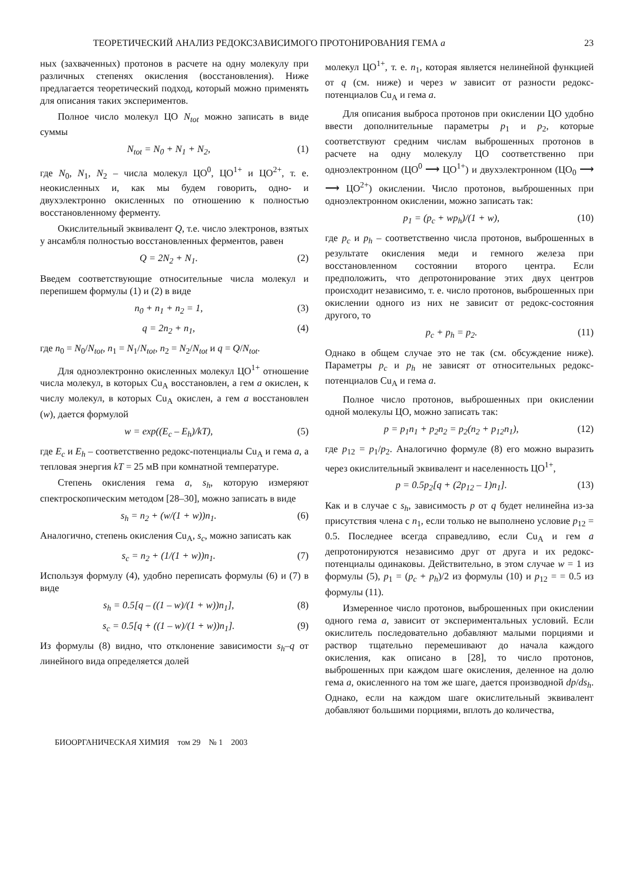ТЕОРЕТИЧЕСКИЙ АНАЛИЗ РЕДОКСЗАВИСИМОГО ПРОТОНИРОВАНИЯ ГЕМА a 23
ных (захваченных) протонов в расчете на одну молекулу при различных степенях окисления (восстановления). Ниже предлагается теоретический подход, который можно применять для описания таких экспериментов.
Полное число молекул ЦО N<sub>tot</sub> можно записать в виде суммы
N<sub>tot</sub> = N<sub>0</sub> + N<sub>1</sub> + N<sub>2</sub>, (1)
где N<sub>0</sub>, N<sub>1</sub>, N<sub>2</sub> – числа молекул ЦО<sup>0</sup>, ЦО<sup>1+</sup> и ЦО<sup>2+</sup>, т. е. неокисленных и, как мы будем говорить, одно- и двухэлектронно окисленных по отношению к полностью восстановленному ферменту.
Окислительный эквивалент Q, т.е. число электронов, взятых у ансамбля полностью восстановленных ферментов, равен
Q = 2N<sub>2</sub> + N<sub>1</sub>. (2)
Введем соответствующие относительные числа молекул и перепишем формулы (1) и (2) в виде
n<sub>0</sub> + n<sub>1</sub> + n<sub>2</sub> = 1, (3)
q = 2n<sub>2</sub> + n<sub>1</sub>, (4)
где n<sub>0</sub> = N<sub>0</sub>/N<sub>tot</sub>, n<sub>1</sub> = N<sub>1</sub>/N<sub>tot</sub>, n<sub>2</sub> = N<sub>2</sub>/N<sub>tot</sub> и q = Q/N<sub>tot</sub>.
Для одноэлектронно окисленных молекул ЦО<sup>1+</sup> отношение числа молекул, в которых Cu<sub>A</sub> восстановлен, а гем a окислен, к числу молекул, в которых Cu<sub>A</sub> окислен, а гем a восстановлен (w), дается формулой
w = exp((E<sub>c</sub> – E<sub>h</sub>)/kT), (5)
где E<sub>c</sub> и E<sub>h</sub> – соответственно редокс-потенциалы Cu<sub>A</sub> и гема a, а тепловая энергия kT = 25 мВ при комнатной температуре.
Степень окисления гема a, s<sub>h</sub>, которую измеряют спектроскопическим методом [28–30], можно записать в виде
s<sub>h</sub> = n<sub>2</sub> + (w/(1 + w))n<sub>1</sub>. (6)
Аналогично, степень окисления Cu<sub>A</sub>, s<sub>c</sub>, можно записать как
s<sub>c</sub> = n<sub>2</sub> + (1/(1 + w))n<sub>1</sub>. (7)
Используя формулу (4), удобно переписать формулы (6) и (7) в виде
s<sub>h</sub> = 0.5[q – ((1 – w)/(1 + w))n<sub>1</sub>], (8)
s<sub>c</sub> = 0.5[q + ((1 – w)/(1 + w))n<sub>1</sub>]. (9)
Из формулы (8) видно, что отклонение зависимости s<sub>h</sub>–q от линейного вида определяется долей
молекул ЦО<sup>1+</sup>, т. е. n<sub>1</sub>, которая является нелинейной функцией от q (см. ниже) и через w зависит от разности редокс-потенциалов Cu<sub>A</sub> и гема a.
Для описания выброса протонов при окислении ЦО удобно ввести дополнительные параметры p<sub>1</sub> и p<sub>2</sub>, которые соответствуют средним числам выброшенных протонов в расчете на одну молекулу ЦО соответственно при одноэлектронном (ЦО<sup>0</sup> ⟶ ЦО<sup>1+</sup>) и двухэлектронном (ЦО<sub>0</sub> ⟶ ⟶ ЦО<sup>2+</sup>) окислении. Число протонов, выброшенных при одноэлектронном окислении, можно записать так:
p<sub>1</sub> = (p<sub>c</sub> + wp<sub>h</sub>)/(1 + w), (10)
где p<sub>c</sub> и p<sub>h</sub> – соответственно числа протонов, выброшенных в результате окисления меди и гемного железа при восстановленном состоянии второго центра. Если предположить, что депротонирование этих двух центров происходит независимо, т. е. число протонов, выброшенных при окислении одного из них не зависит от редокс-состояния другого, то
p<sub>c</sub> + p<sub>h</sub> = p<sub>2</sub>. (11)
Однако в общем случае это не так (см. обсуждение ниже). Параметры p<sub>c</sub> и p<sub>h</sub> не зависят от относительных редокс-потенциалов Cu<sub>A</sub> и гема a.
Полное число протонов, выброшенных при окислении одной молекулы ЦО, можно записать так:
p = p<sub>1</sub>n<sub>1</sub> + p<sub>2</sub>n<sub>2</sub> = p<sub>2</sub>(n<sub>2</sub> + p<sub>12</sub>n<sub>1</sub>), (12)
где p<sub>12</sub> = p<sub>1</sub>/p<sub>2</sub>. Аналогично формуле (8) его можно выразить через окислительный эквивалент и населенность ЦО<sup>1+</sup>,
p = 0.5p<sub>2</sub>[q + (2p<sub>12</sub> – 1)n<sub>1</sub>]. (13)
Как и в случае с s<sub>h</sub>, зависимость p от q будет нелинейна из-за присутствия члена с n<sub>1</sub>, если только не выполнено условие p<sub>12</sub> = 0.5. Последнее всегда справедливо, если Cu<sub>A</sub> и гем a депротонируются независимо друг от друга и их редокс-потенциалы одинаковы. Действительно, в этом случае w = 1 из формулы (5), p<sub>1</sub> = (p<sub>c</sub> + p<sub>h</sub>)/2 из формулы (10) и p<sub>12</sub> = = 0.5 из формулы (11).
Измеренное число протонов, выброшенных при окислении одного гема a, зависит от экспериментальных условий. Если окислитель последовательно добавляют малыми порциями и раствор тщательно перемешивают до начала каждого окисления, как описано в [28], то число протонов, выброшенных при каждом шаге окисления, деленное на долю гема a, окисленного на том же шаге, дается производной dp/ds<sub>h</sub>. Однако, если на каждом шаге окислительный эквивалент добавляют большими порциями, вплоть до количества,
БИООРГАНИЧЕСКАЯ ХИМИЯ том 29 № 1 2003